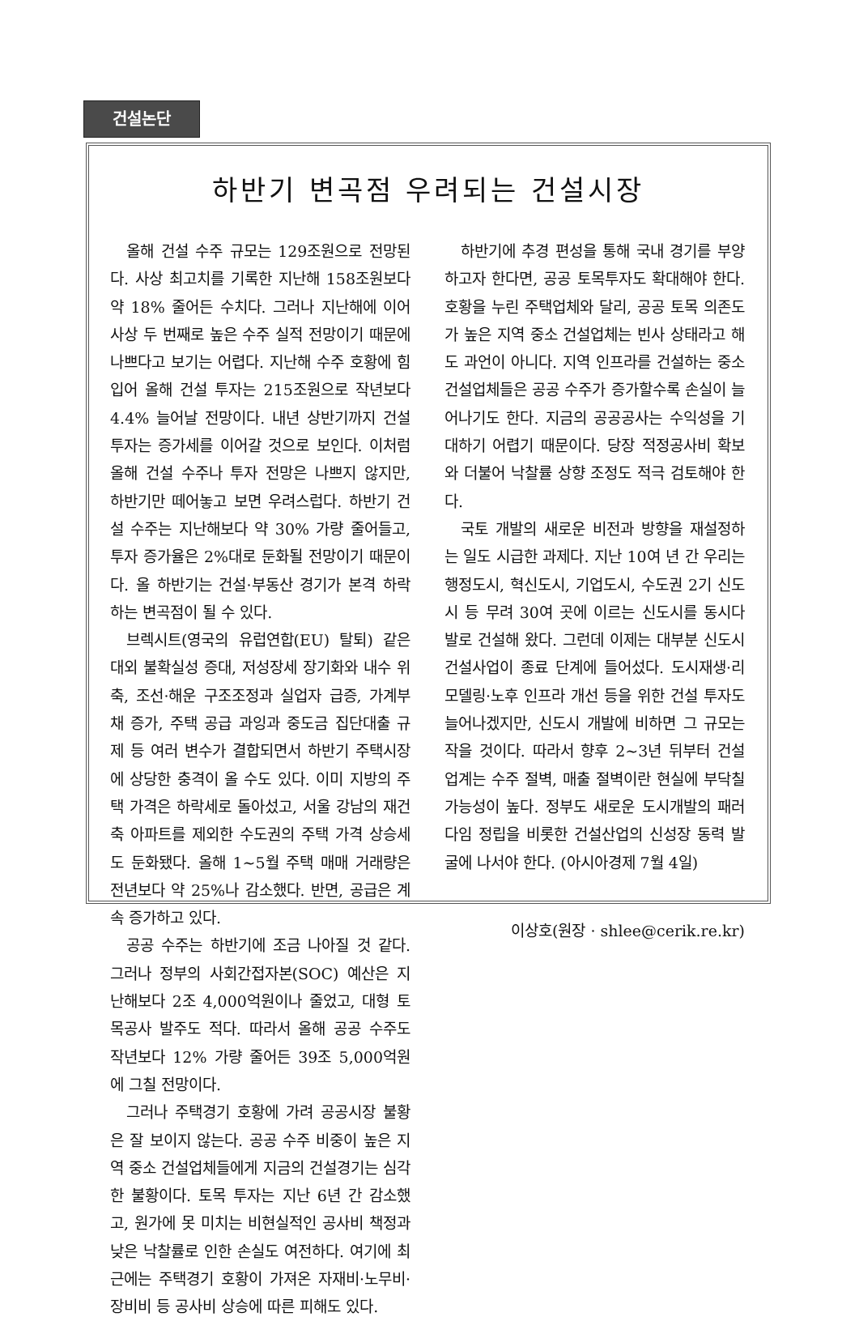건설논단
하반기 변곡점 우려되는 건설시장
올해 건설 수주 규모는 129조원으로 전망된다. 사상 최고치를 기록한 지난해 158조원보다 약 18% 줄어든 수치다. 그러나 지난해에 이어 사상 두 번째로 높은 수주 실적 전망이기 때문에 나쁘다고 보기는 어렵다. 지난해 수주 호황에 힘입어 올해 건설 투자는 215조원으로 작년보다 4.4% 늘어날 전망이다. 내년 상반기까지 건설 투자는 증가세를 이어갈 것으로 보인다. 이처럼 올해 건설 수주나 투자 전망은 나쁘지 않지만, 하반기만 떼어놓고 보면 우려스럽다. 하반기 건설 수주는 지난해보다 약 30% 가량 줄어들고, 투자 증가율은 2%대로 둔화될 전망이기 때문이다. 올 하반기는 건설·부동산 경기가 본격 하락하는 변곡점이 될 수 있다.
브렉시트(영국의 유럽연합(EU) 탈퇴) 같은 대외 불확실성 증대, 저성장세 장기화와 내수 위축, 조선·해운 구조조정과 실업자 급증, 가계부채 증가, 주택 공급 과잉과 중도금 집단대출 규제 등 여러 변수가 결합되면서 하반기 주택시장에 상당한 충격이 올 수도 있다. 이미 지방의 주택 가격은 하락세로 돌아섰고, 서울 강남의 재건축 아파트를 제외한 수도권의 주택 가격 상승세도 둔화됐다. 올해 1~5월 주택 매매 거래량은 전년보다 약 25%나 감소했다. 반면, 공급은 계속 증가하고 있다.
공공 수주는 하반기에 조금 나아질 것 같다. 그러나 정부의 사회간접자본(SOC) 예산은 지난해보다 2조 4,000억원이나 줄었고, 대형 토목공사 발주도 적다. 따라서 올해 공공 수주도 작년보다 12% 가량 줄어든 39조 5,000억원에 그칠 전망이다.
그러나 주택경기 호황에 가려 공공시장 불황은 잘 보이지 않는다. 공공 수주 비중이 높은 지역 중소 건설업체들에게 지금의 건설경기는 심각한 불황이다. 토목 투자는 지난 6년 간 감소했고, 원가에 못 미치는 비현실적인 공사비 책정과 낮은 낙찰률로 인한 손실도 여전하다. 여기에 최근에는 주택경기 호황이 가져온 자재비·노무비·장비비 등 공사비 상승에 따른 피해도 있다.
하반기에 추경 편성을 통해 국내 경기를 부양하고자 한다면, 공공 토목투자도 확대해야 한다. 호황을 누린 주택업체와 달리, 공공 토목 의존도가 높은 지역 중소 건설업체는 빈사 상태라고 해도 과언이 아니다. 지역 인프라를 건설하는 중소 건설업체들은 공공 수주가 증가할수록 손실이 늘어나기도 한다. 지금의 공공공사는 수익성을 기대하기 어렵기 때문이다. 당장 적정공사비 확보와 더불어 낙찰률 상향 조정도 적극 검토해야 한다.
국토 개발의 새로운 비전과 방향을 재설정하는 일도 시급한 과제다. 지난 10여 년 간 우리는 행정도시, 혁신도시, 기업도시, 수도권 2기 신도시 등 무려 30여 곳에 이르는 신도시를 동시다발로 건설해 왔다. 그런데 이제는 대부분 신도시 건설사업이 종료 단계에 들어섰다. 도시재생·리모델링·노후 인프라 개선 등을 위한 건설 투자도 늘어나겠지만, 신도시 개발에 비하면 그 규모는 작을 것이다. 따라서 향후 2~3년 뒤부터 건설업계는 수주 절벽, 매출 절벽이란 현실에 부닥칠 가능성이 높다. 정부도 새로운 도시개발의 패러다임 정립을 비롯한 건설산업의 신성장 동력 발굴에 나서야 한다. (아시아경제 7월 4일)
이상호(원장 · shlee@cerik.re.kr)